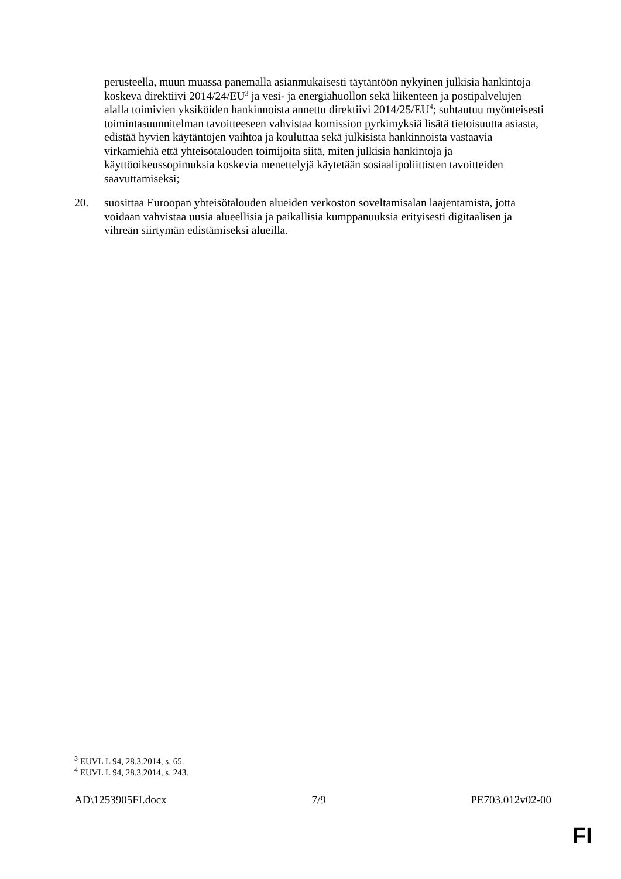perusteella, muun muassa panemalla asianmukaisesti täytäntöön nykyinen julkisia hankintoja koskeva direktiivi 2014/24/EU<sup>3</sup> ja vesi- ja energiahuollon sekä liikenteen ja postipalvelujen alalla toimivien yksiköiden hankinnoista annettu direktiivi 2014/25/EU<sup>4</sup>; suhtautuu myönteisesti toimintasuunnitelman tavoitteeseen vahvistaa komission pyrkimyksiä lisätä tietoisuutta asiasta, edistää hyvien käytäntöjen vaihtoa ja kouluttaa sekä julkisista hankinnoista vastaavia virkamiehiä että yhteisötalouden toimijoita siitä, miten julkisia hankintoja ja käyttöoikeussopimuksia koskevia menettelyjä käytetään sosiaalipoliittisten tavoitteiden saavuttamiseksi;
20. suosittaa Euroopan yhteisötalouden alueiden verkoston soveltamisalan laajentamista, jotta voidaan vahvistaa uusia alueellisia ja paikallisia kumppanuuksia erityisesti digitaalisen ja vihreän siirtymän edistämiseksi alueilla.
<sup>3</sup> EUVL L 94, 28.3.2014, s. 65.
<sup>4</sup> EUVL L 94, 28.3.2014, s. 243.
AD\1253905FI.docx 7/9 PE703.012v02-00
FI